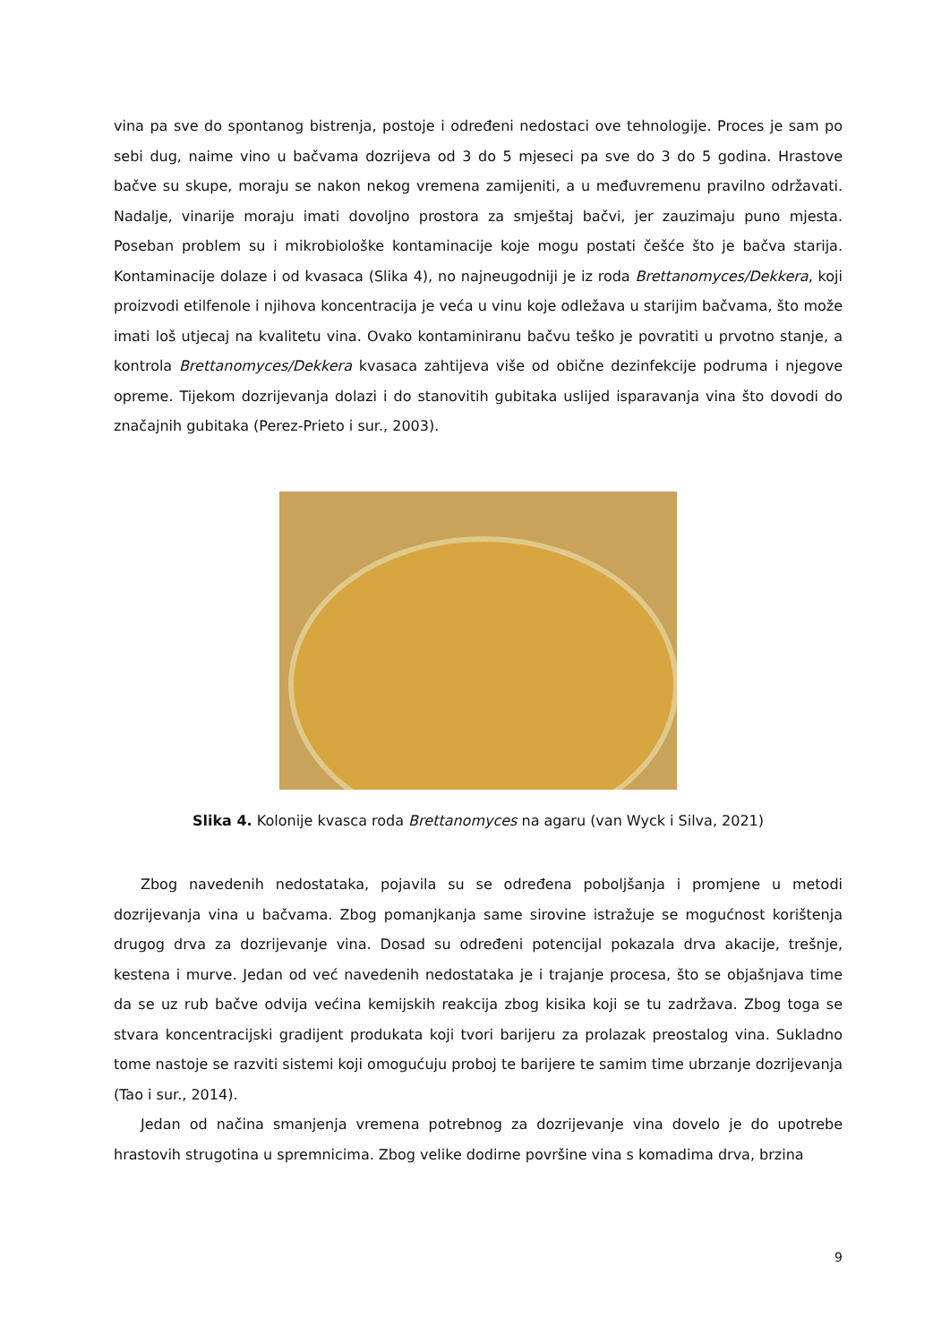vina pa sve do spontanog bistrenja, postoje i određeni nedostaci ove tehnologije. Proces je sam po sebi dug, naime vino u bačvama dozrijeva od 3 do 5 mjeseci pa sve do 3 do 5 godina. Hrastove bačve su skupe, moraju se nakon nekog vremena zamijeniti, a u međuvremenu pravilno održavati. Nadalje, vinarije moraju imati dovoljno prostora za smještaj bačvi, jer zauzimaju puno mjesta. Poseban problem su i mikrobiološke kontaminacije koje mogu postati češće što je bačva starija. Kontaminacije dolaze i od kvasaca (Slika 4), no najneugodniji je iz roda Brettanomyces/Dekkera, koji proizvodi etilfenole i njihova koncentracija je veća u vinu koje odležava u starijim bačvama, što može imati loš utjecaj na kvalitetu vina. Ovako kontaminiranu bačvu teško je povratiti u prvotno stanje, a kontrola Brettanomyces/Dekkera kvasaca zahtijeva više od obične dezinfekcije podruma i njegove opreme. Tijekom dozrijevanja dolazi i do stanovitih gubitaka uslijed isparavanja vina što dovodi do značajnih gubitaka (Perez-Prieto i sur., 2003).
Slika 4. Kolonije kvasca roda Brettanomyces na agaru (van Wyck i Silva, 2021)
Zbog navedenih nedostataka, pojavila su se određena poboljšanja i promjene u metodi dozrijevanja vina u bačvama. Zbog pomanjkanja same sirovine istražuje se mogućnost korištenja drugog drva za dozrijevanje vina. Dosad su određeni potencijal pokazala drva akacije, trešnje, kestena i murve. Jedan od već navedenih nedostataka je i trajanje procesa, što se objašnjava time da se uz rub bačve odvija većina kemijskih reakcija zbog kisika koji se tu zadržava. Zbog toga se stvara koncentracijski gradijent produkata koji tvori barijeru za prolazak preostalog vina. Sukladno tome nastoje se razviti sistemi koji omogućuju proboj te barijere te samim time ubrzanje dozrijevanja (Tao i sur., 2014).
Jedan od načina smanjenja vremena potrebnog za dozrijevanje vina dovelo je do upotrebe hrastovih strugotina u spremnicima. Zbog velike dodirne površine vina s komadima drva, brzina
9